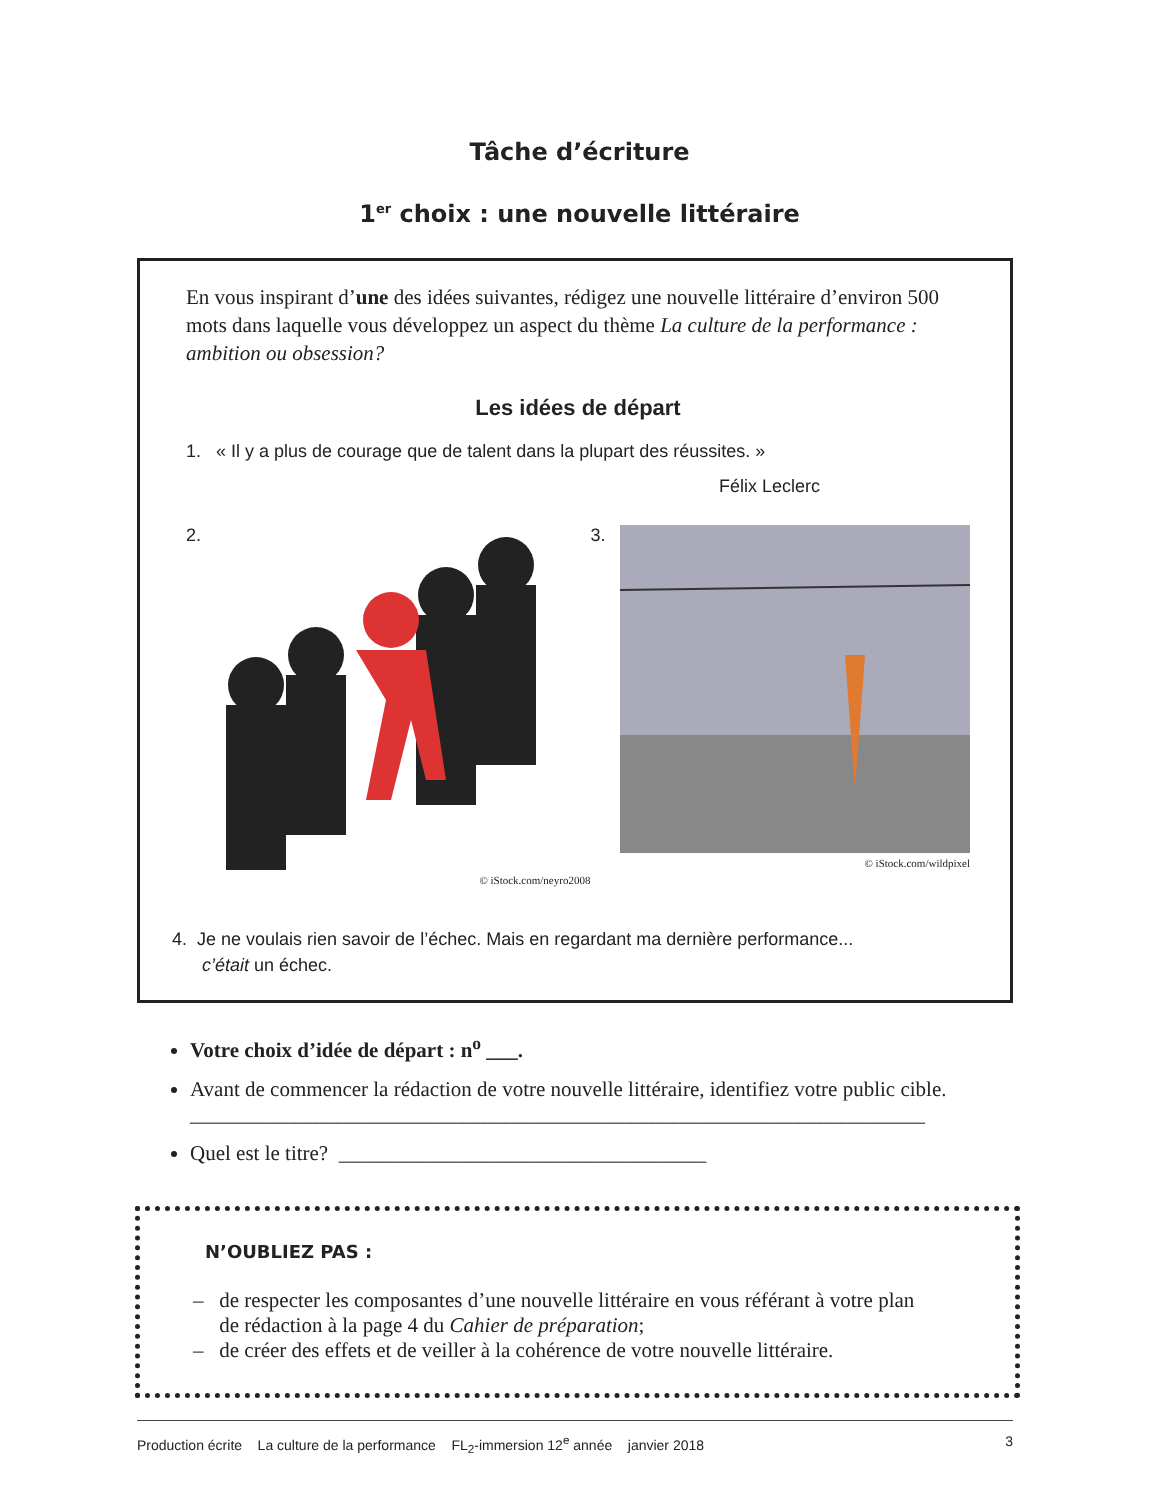Tâche d’écriture
1<sup>er</sup> choix : une nouvelle littéraire
En vous inspirant d’une des idées suivantes, rédigez une nouvelle littéraire d’environ 500 mots dans laquelle vous développez un aspect du thème La culture de la performance : ambition ou obsession?
Les idées de départ
1. « Il y a plus de courage que de talent dans la plupart des réussites. »
Félix Leclerc
2.
© iStock.com/neyro2008
3.
© iStock.com/wildpixel
4. Je ne voulais rien savoir de l’échec. Mais en regardant ma dernière performance...
c’était un échec.
Votre choix d’idée de départ : n<sup>o</sup> ___.
Avant de commencer la rédaction de votre nouvelle littéraire, identifiez votre public cible.
______________________________________________________________________
Quel est le titre? ___________________________________
N’OUBLIEZ PAS :
– de respecter les composantes d’une nouvelle littéraire en vous référant à votre plan
de rédaction à la page 4 du Cahier de préparation;
– de créer des effets et de veiller à la cohérence de votre nouvelle littéraire.
Production écrite La culture de la performance FL<sub>2</sub>-immersion 12<sup>e</sup> année janvier 2018 3